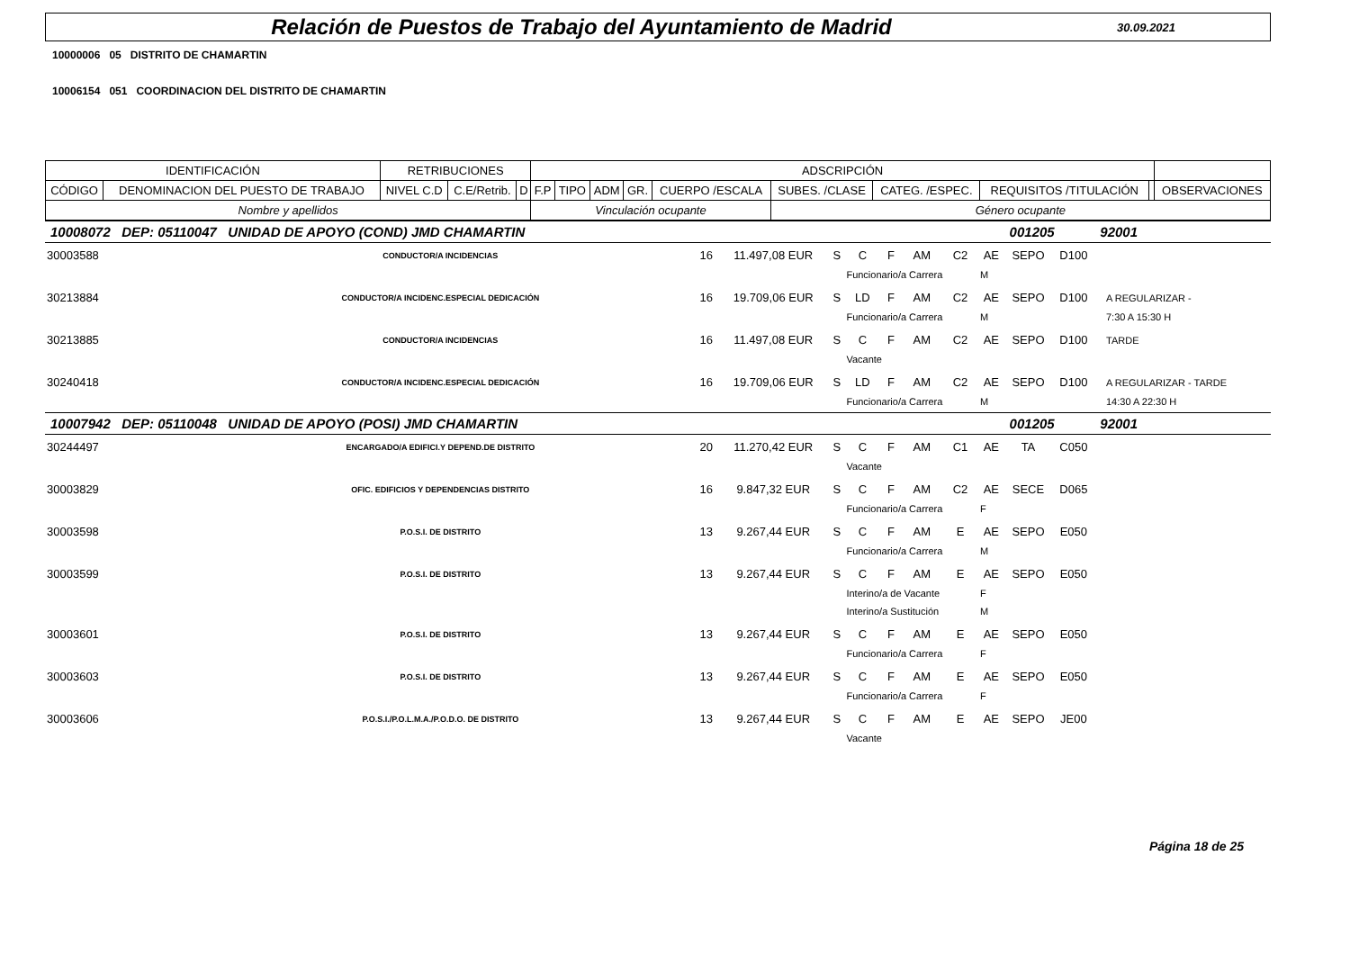Relación de Puestos de Trabajo del Ayuntamiento de Madrid
30.09.2021
10000006 05 DISTRITO DE CHAMARTIN
10006154 051 COORDINACION DEL DISTRITO DE CHAMARTIN
| IDENTIFICACIÓN | | RETRIBUCIONES | | | ADSCRIPCIÓN | | | | | | | | | |
| --- | --- | --- | --- | --- | --- | --- | --- | --- | --- | --- | --- | --- | --- | --- |
| CÓDIGO | DENOMINACION DEL PUESTO DE TRABAJO | NIVEL C.D | C.E/Retrib. | D | F.P | TIPO | ADM | GR. | CUERPO /ESCALA | SUBES. /CLASE | CATEG. /ESPEC. | REQUISITOS /TITULACIÓN | | OBSERVACIONES |
| Nombre y apellidos | | | | | Vinculación ocupante | | | | | Género ocupante | | | | |
| 10008072 DEP: 05110047 UNIDAD DE APOYO (COND) JMD CHAMARTIN | | | | | | | | | | 001205 | | 92001 | | |
| 30003588 | CONDUCTOR/A INCIDENCIAS | 16 | 11.497,08 EUR | S | C | F | AM | C2 | AE | SEPO | D100 | | | |
| | | | | | Funcionario/a Carrera | | | | M | | | | | |
| 30213884 | CONDUCTOR/A INCIDENC.ESPECIAL DEDICACIÓN | 16 | 19.709,06 EUR | S | LD | F | AM | C2 | AE | SEPO | D100 | | | A REGULARIZAR - |
| | | | | | Funcionario/a Carrera | | | | M | | | | | 7:30 A 15:30 H |
| 30213885 | CONDUCTOR/A INCIDENCIAS | 16 | 11.497,08 EUR | S | C | F | AM | C2 | AE | SEPO | D100 | | | TARDE |
| | | | | | Vacante | | | | | | | | | |
| 30240418 | CONDUCTOR/A INCIDENC.ESPECIAL DEDICACIÓN | 16 | 19.709,06 EUR | S | LD | F | AM | C2 | AE | SEPO | D100 | | | A REGULARIZAR - TARDE |
| | | | | | Funcionario/a Carrera | | | | M | | | | | 14:30 A 22:30 H |
| 10007942 DEP: 05110048 UNIDAD DE APOYO (POSI) JMD CHAMARTIN | | | | | | | | | | 001205 | | 92001 | | |
| 30244497 | ENCARGADO/A EDIFICI.Y DEPEND.DE DISTRITO | 20 | 11.270,42 EUR | S | C | F | AM | C1 | AE | TA | C050 | | | |
| | | | | | Vacante | | | | | | | | | |
| 30003829 | OFIC. EDIFICIOS Y DEPENDENCIAS DISTRITO | 16 | 9.847,32 EUR | S | C | F | AM | C2 | AE | SECE | D065 | | | |
| | | | | | Funcionario/a Carrera | | | | F | | | | | |
| 30003598 | P.O.S.I. DE DISTRITO | 13 | 9.267,44 EUR | S | C | F | AM | E | AE | SEPO | E050 | | | |
| | | | | | Funcionario/a Carrera | | | | M | | | | | |
| 30003599 | P.O.S.I. DE DISTRITO | 13 | 9.267,44 EUR | S | C | F | AM | E | AE | SEPO | E050 | | | |
| | | | | | Interino/a de Vacante | | | | F | | | | | |
| | | | | | Interino/a Sustitución | | | | M | | | | | |
| 30003601 | P.O.S.I. DE DISTRITO | 13 | 9.267,44 EUR | S | C | F | AM | E | AE | SEPO | E050 | | | |
| | | | | | Funcionario/a Carrera | | | | F | | | | | |
| 30003603 | P.O.S.I. DE DISTRITO | 13 | 9.267,44 EUR | S | C | F | AM | E | AE | SEPO | E050 | | | |
| | | | | | Funcionario/a Carrera | | | | F | | | | | |
| 30003606 | P.O.S.I./P.O.L.M.A./P.O.D.O. DE DISTRITO | 13 | 9.267,44 EUR | S | C | F | AM | E | AE | SEPO | JE00 | | | |
| | | | | | Vacante | | | | | | | | | |
Página 18 de 25